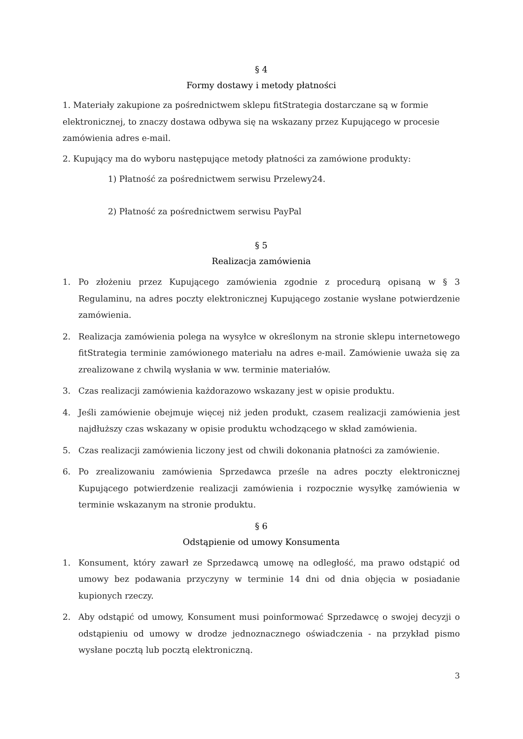§ 4
Formy dostawy i metody płatności
1. Materiały zakupione za pośrednictwem sklepu fitStrategia dostarczane są w formie elektronicznej, to znaczy dostawa odbywa się na wskazany przez Kupującego w procesie zamówienia adres e-mail.
2. Kupujący ma do wyboru następujące metody płatności za zamówione produkty:
1) Płatność za pośrednictwem serwisu Przelewy24.
2) Płatność za pośrednictwem serwisu PayPal
§ 5
Realizacja zamówienia
1. Po złożeniu przez Kupującego zamówienia zgodnie z procedurą opisaną w § 3 Regulaminu, na adres poczty elektronicznej Kupującego zostanie wysłane potwierdzenie zamówienia.
2. Realizacja zamówienia polega na wysyłce w określonym na stronie sklepu internetowego fitStrategia terminie zamówionego materiału na adres e-mail. Zamówienie uważa się za zrealizowane z chwilą wysłania w ww. terminie materiałów.
3. Czas realizacji zamówienia każdorazowo wskazany jest w opisie produktu.
4. Jeśli zamówienie obejmuje więcej niż jeden produkt, czasem realizacji zamówienia jest najdłuższy czas wskazany w opisie produktu wchodzącego w skład zamówienia.
5. Czas realizacji zamówienia liczony jest od chwili dokonania płatności za zamówienie.
6. Po zrealizowaniu zamówienia Sprzedawca prześle na adres poczty elektronicznej Kupującego potwierdzenie realizacji zamówienia i rozpocznie wysyłkę zamówienia w terminie wskazanym na stronie produktu.
§ 6
Odstąpienie od umowy Konsumenta
1. Konsument, który zawarł ze Sprzedawcą umowę na odległość, ma prawo odstąpić od umowy bez podawania przyczyny w terminie 14 dni od dnia objęcia w posiadanie kupionych rzeczy.
2. Aby odstąpić od umowy, Konsument musi poinformować Sprzedawcę o swojej decyzji o odstąpieniu od umowy w drodze jednoznacznego oświadczenia - na przykład pismo wysłane pocztą lub pocztą elektroniczną.
3